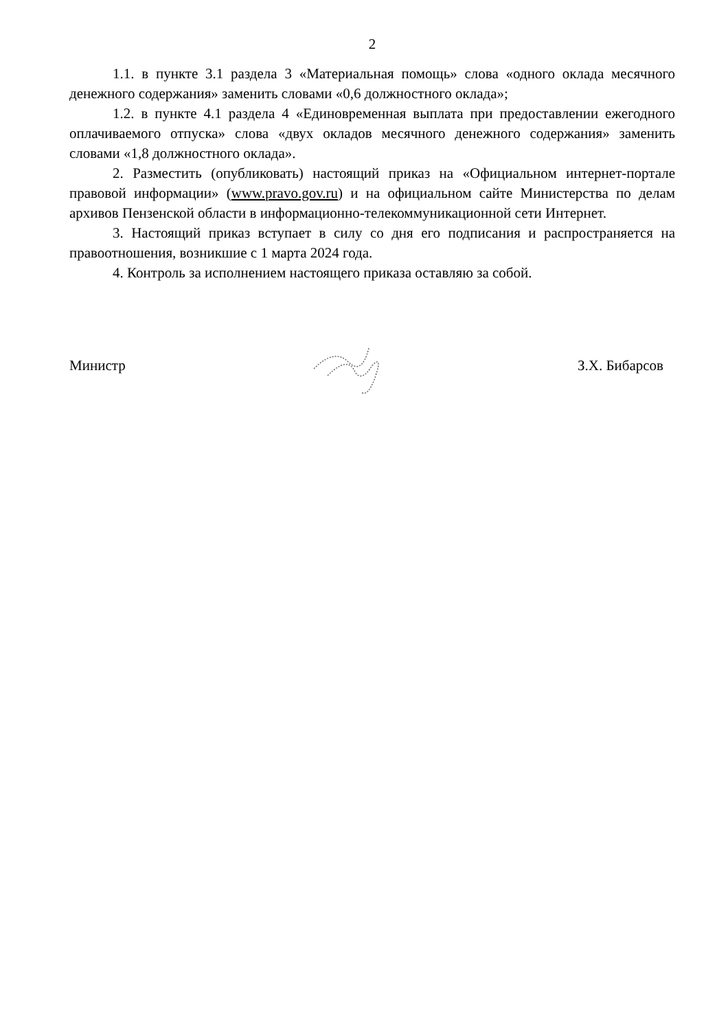2
1.1. в пункте 3.1 раздела 3 «Материальная помощь» слова «одного оклада месячного денежного содержания» заменить словами «0,6 должностного оклада»;
1.2. в пункте 4.1 раздела 4 «Единовременная выплата при предоставлении ежегодного оплачиваемого отпуска» слова «двух окладов месячного денежного содержания» заменить словами «1,8 должностного оклада».
2. Разместить (опубликовать) настоящий приказ на «Официальном интернет-портале правовой информации» (www.pravo.gov.ru) и на официальном сайте Министерства по делам архивов Пензенской области в информационно-телекоммуникационной сети Интернет.
3. Настоящий приказ вступает в силу со дня его подписания и распространяется на правоотношения, возникшие с 1 марта 2024 года.
4. Контроль за исполнением настоящего приказа оставляю за собой.
Министр З.Х. Бибарсов